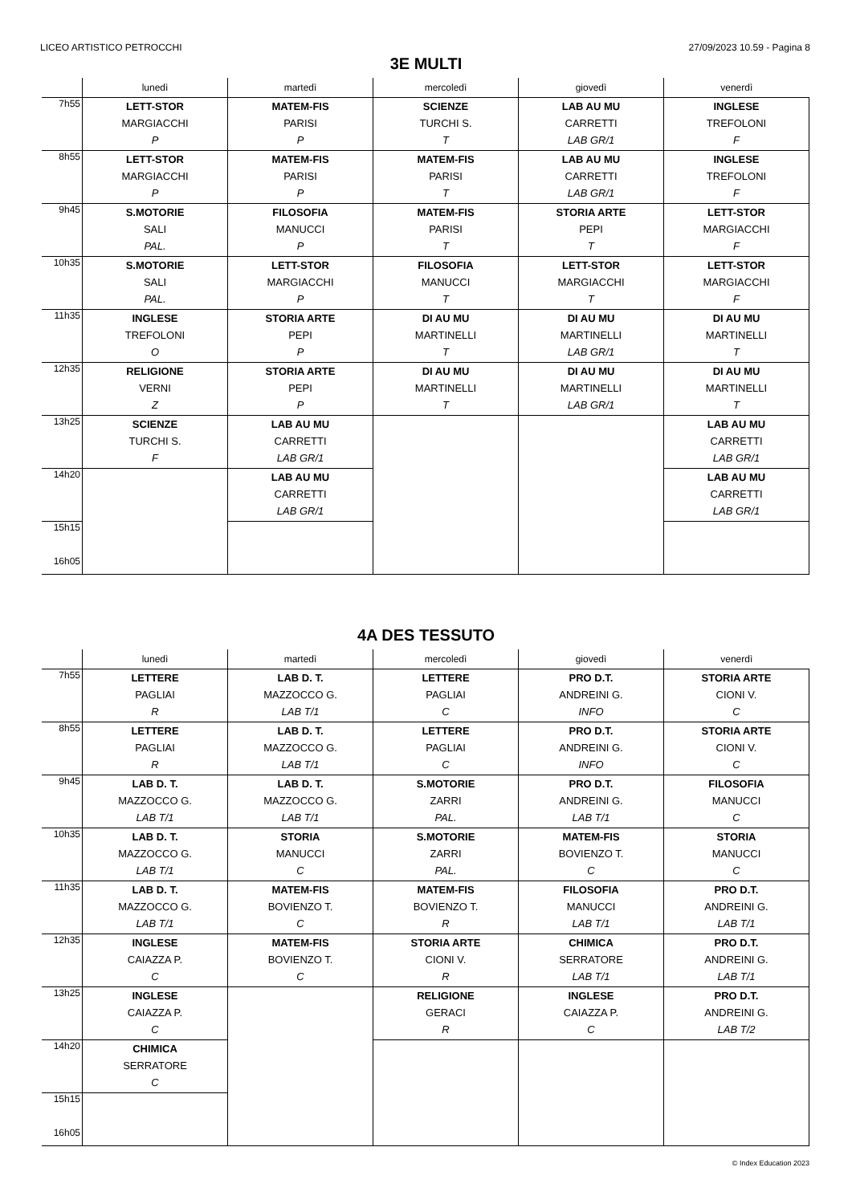LICEO ARTISTICO PETROCCHI 27/09/2023 10.59 - Pagina 8
3E MULTI
| | lunedì | martedì | mercoledì | giovedì | venerdì |
| --- | --- | --- | --- | --- | --- |
| 7h55 | LETT-STOR MARGIACCHI P | MATEM-FIS PARISI P | SCIENZE TURCHI S. T | LAB AU MU CARRETTI LAB GR/1 | INGLESE TREFOLONI F |
| 8h55 | LETT-STOR MARGIACCHI P | MATEM-FIS PARISI P | MATEM-FIS PARISI T | LAB AU MU CARRETTI LAB GR/1 | INGLESE TREFOLONI F |
| 9h45 | S.MOTORIE SALI PAL. | FILOSOFIA MANUCCI P | MATEM-FIS PARISI T | STORIA ARTE PEPI T | LETT-STOR MARGIACCHI F |
| 10h35 | S.MOTORIE SALI PAL. | LETT-STOR MARGIACCHI P | FILOSOFIA MANUCCI T | LETT-STOR MARGIACCHI T | LETT-STOR MARGIACCHI F |
| 11h35 | INGLESE TREFOLONI O | STORIA ARTE PEPI P | DI AU MU MARTINELLI T | DI AU MU MARTINELLI LAB GR/1 | DI AU MU MARTINELLI T |
| 12h35 | RELIGIONE VERNI Z | STORIA ARTE PEPI P | DI AU MU MARTINELLI T | DI AU MU MARTINELLI LAB GR/1 | DI AU MU MARTINELLI T |
| 13h25 | SCIENZE TURCHI S. F | LAB AU MU CARRETTI LAB GR/1 | | | LAB AU MU CARRETTI LAB GR/1 |
| 14h20 | | LAB AU MU CARRETTI LAB GR/1 | | | LAB AU MU CARRETTI LAB GR/1 |
| 15h15 16h05 | | | | | |
4A DES TESSUTO
| | lunedì | martedì | mercoledì | giovedì | venerdì |
| --- | --- | --- | --- | --- | --- |
| 7h55 | LETTERE PAGLIAI R | LAB D. T. MAZZOCCO G. LAB T/1 | LETTERE PAGLIAI C | PRO D.T. ANDREINI G. INFO | STORIA ARTE CIONI V. C |
| 8h55 | LETTERE PAGLIAI R | LAB D. T. MAZZOCCO G. LAB T/1 | LETTERE PAGLIAI C | PRO D.T. ANDREINI G. INFO | STORIA ARTE CIONI V. C |
| 9h45 | LAB D. T. MAZZOCCO G. LAB T/1 | LAB D. T. MAZZOCCO G. LAB T/1 | S.MOTORIE ZARRI PAL. | PRO D.T. ANDREINI G. LAB T/1 | FILOSOFIA MANUCCI C |
| 10h35 | LAB D. T. MAZZOCCO G. LAB T/1 | STORIA MANUCCI C | S.MOTORIE ZARRI PAL. | MATEM-FIS BOVIENZO T. C | STORIA MANUCCI C |
| 11h35 | LAB D. T. MAZZOCCO G. LAB T/1 | MATEM-FIS BOVIENZO T. C | MATEM-FIS BOVIENZO T. R | FILOSOFIA MANUCCI LAB T/1 | PRO D.T. ANDREINI G. LAB T/1 |
| 12h35 | INGLESE CAIAZZA P. C | MATEM-FIS BOVIENZO T. C | STORIA ARTE CIONI V. R | CHIMICA SERRATORE LAB T/1 | PRO D.T. ANDREINI G. LAB T/1 |
| 13h25 | INGLESE CAIAZZA P. C | | RELIGIONE GERACI R | INGLESE CAIAZZA P. C | PRO D.T. ANDREINI G. LAB T/2 |
| 14h20 | CHIMICA SERRATORE C | | | | |
| 15h15 16h05 | | | | | |
© Index Education 2023